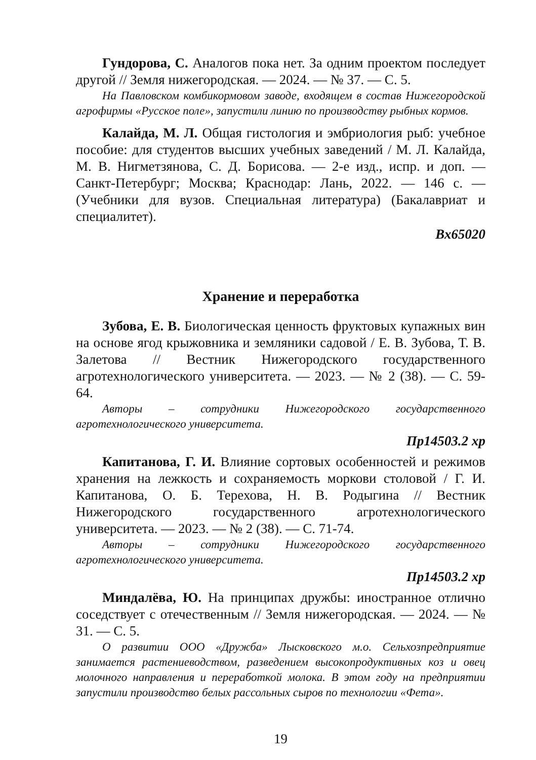Гундорова, С. Аналогов пока нет. За одним проектом последует другой // Земля нижегородская. — 2024. — № 37. — С. 5.
На Павловском комбикормовом заводе, входящем в состав Нижегородской агрофирмы «Русское поле», запустили линию по производству рыбных кормов.
Калайда, М. Л. Общая гистология и эмбриология рыб: учебное пособие: для студентов высших учебных заведений / М. Л. Калайда, М. В. Нигметзянова, С. Д. Борисова. — 2-е изд., испр. и доп. — Санкт-Петербург; Москва; Краснодар: Лань, 2022. — 146 с. — (Учебники для вузов. Специальная литература) (Бакалавриат и специалитет).
Вх65020
Хранение и переработка
Зубова, Е. В. Биологическая ценность фруктовых купажных вин на основе ягод крыжовника и земляники садовой / Е. В. Зубова, Т. В. Залетова // Вестник Нижегородского государственного агротехнологического университета. — 2023. — № 2 (38). — С. 59-64.
Авторы – сотрудники Нижегородского государственного агротехнологического университета.
Пр14503.2 хр
Капитанова, Г. И. Влияние сортовых особенностей и режимов хранения на лежкость и сохраняемость моркови столовой / Г. И. Капитанова, О. Б. Терехова, Н. В. Родыгина // Вестник Нижегородского государственного агротехнологического университета. — 2023. — № 2 (38). — С. 71-74.
Авторы – сотрудники Нижегородского государственного агротехнологического университета.
Пр14503.2 хр
Миндалёва, Ю. На принципах дружбы: иностранное отлично соседствует с отечественным // Земля нижегородская. — 2024. — № 31. — С. 5.
О развитии ООО «Дружба» Лысковского м.о. Сельхозпредприятие занимается растениеводством, разведением высокопродуктивных коз и овец молочного направления и переработкой молока. В этом году на предприятии запустили производство белых рассольных сыров по технологии «Фета».
19